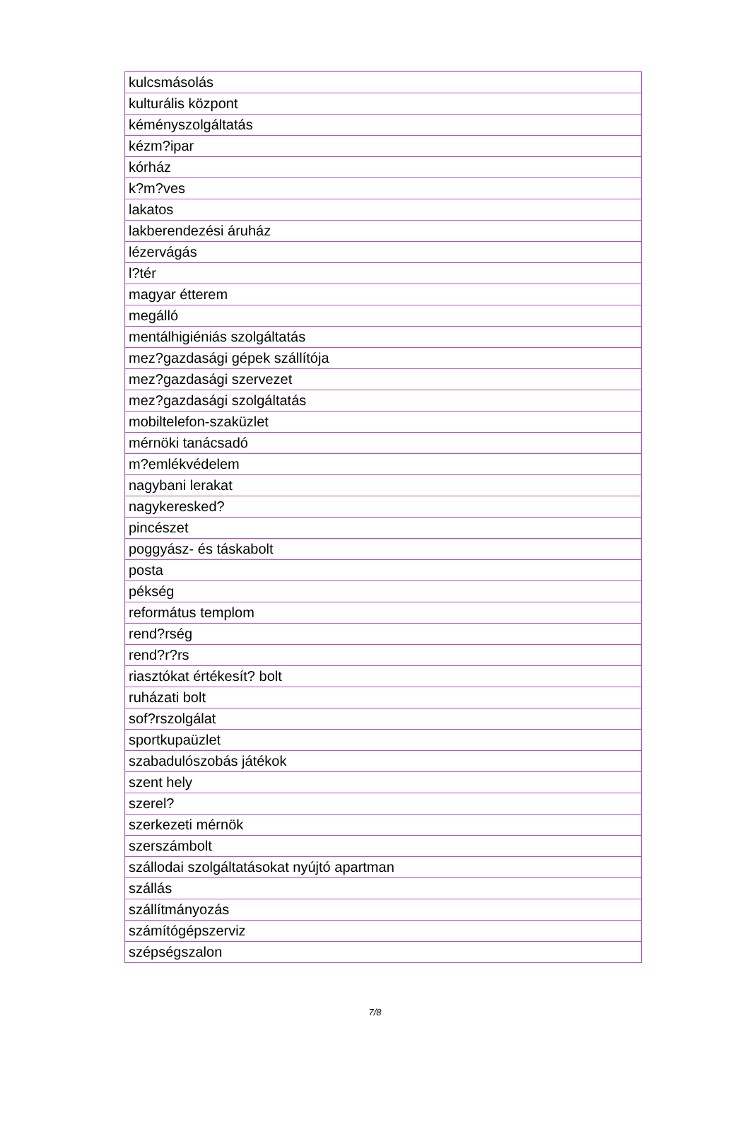| kulcsmásolás |
| kulturális központ |
| kéményszolgáltatás |
| kézm?ipar |
| kórház |
| k?m?ves |
| lakatos |
| lakberendezési áruház |
| lézervágás |
| l?tér |
| magyar étterem |
| megálló |
| mentálhigiéniás szolgáltatás |
| mez?gazdasági gépek szállítója |
| mez?gazdasági szervezet |
| mez?gazdasági szolgáltatás |
| mobiltelefon-szaküzlet |
| mérnöki tanácsadó |
| m?emlékvédelem |
| nagybani lerakat |
| nagykeresked? |
| pincészet |
| poggyász- és táskabolt |
| posta |
| pékség |
| református templom |
| rend?rség |
| rend?r?rs |
| riasztókat értékesít? bolt |
| ruházati bolt |
| sof?rszolgálat |
| sportkupaüzlet |
| szabadulószobás játékok |
| szent hely |
| szerel? |
| szerkezeti mérnök |
| szerszámbolt |
| szállodai szolgáltatásokat nyújtó apartman |
| szállás |
| szállítmányozás |
| számítógépszerviz |
| szépségszalon |
7/8